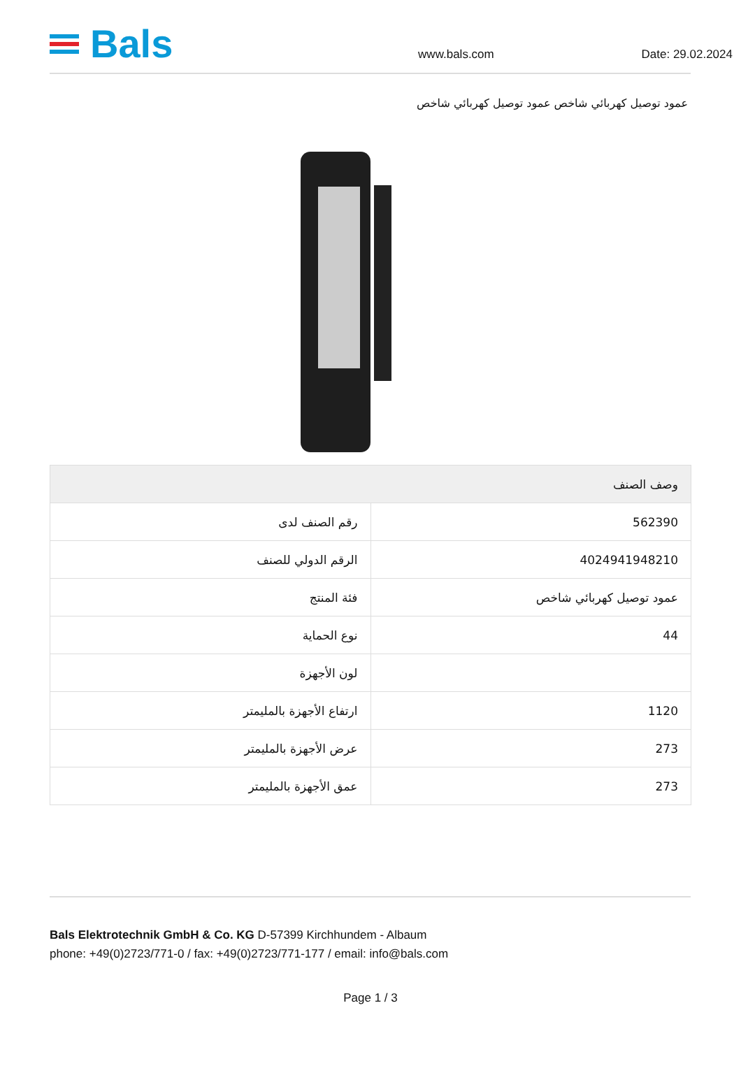Bals
www.bals.com
Date: 29.02.2024
عمود توصيل كهربائي شاخص عمود توصيل كهربائي شاخص
| وصف الصنف | |
| --- | --- |
| رقم الصنف لدى | 562390 |
| الرقم الدولي للصنف | 4024941948210 |
| فئة المنتج | عمود توصيل كهربائي شاخص |
| نوع الحماية | 44 |
| لون الأجهزة | |
| ارتفاع الأجهزة بالمليمتر | 1120 |
| عرض الأجهزة بالمليمتر | 273 |
| عمق الأجهزة بالمليمتر | 273 |
Bals Elektrotechnik GmbH & Co. KG D-57399 Kirchhundem - Albaum
phone: +49(0)2723/771-0 / fax: +49(0)2723/771-177 / email: info@bals.com
Page 1 / 3